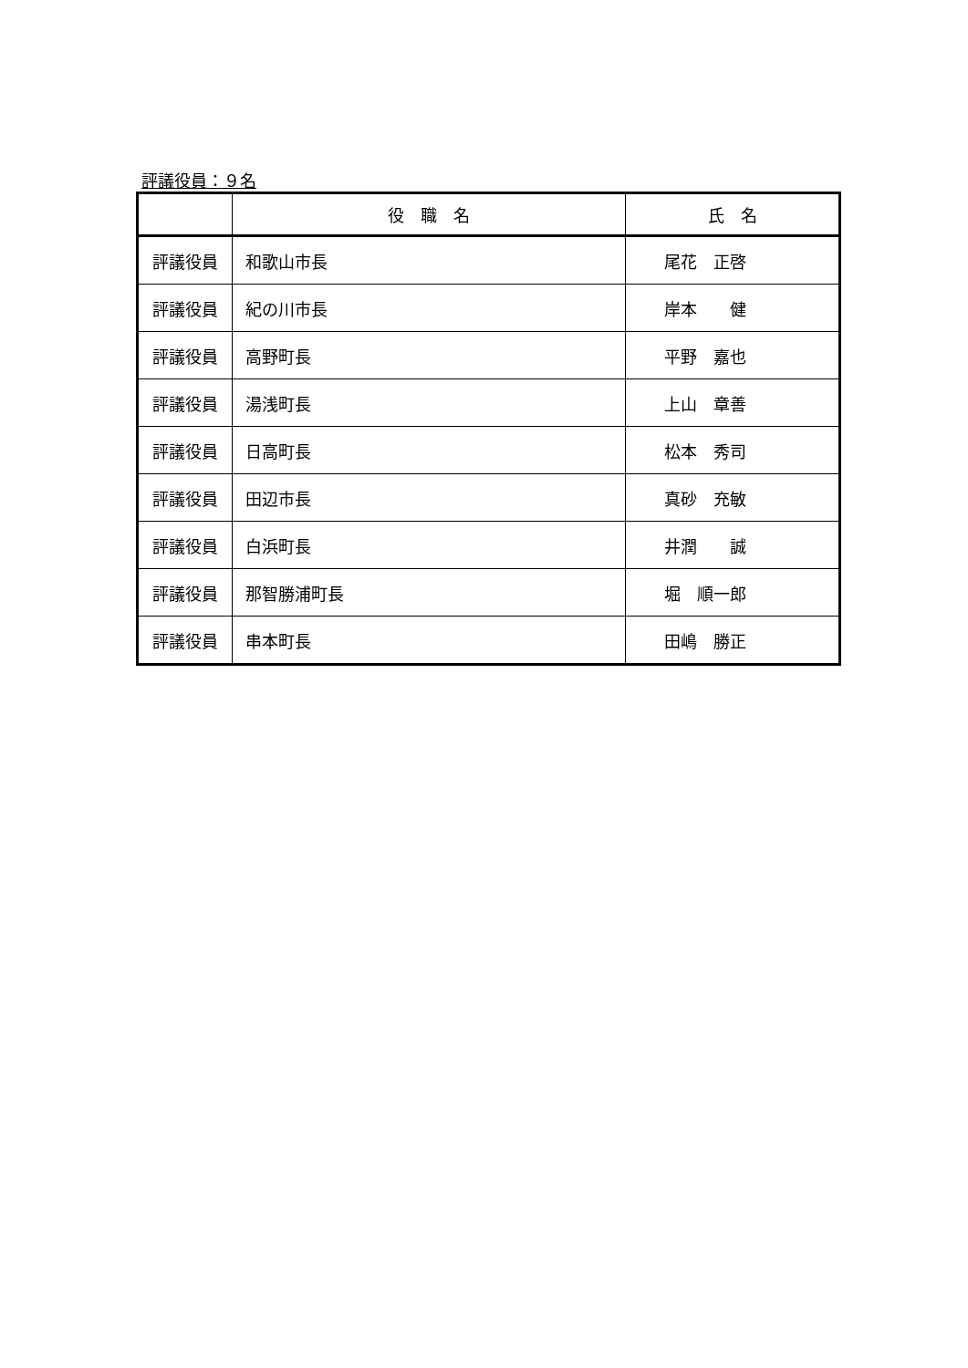評議役員：９名
| | 役 職 名 | 氏 名 |
| --- | --- | --- |
| 評議役員 | 和歌山市長 | 尾花 正啓 |
| 評議役員 | 紀の川市長 | 岸本 健 |
| 評議役員 | 高野町長 | 平野 嘉也 |
| 評議役員 | 湯浅町長 | 上山 章善 |
| 評議役員 | 日高町長 | 松本 秀司 |
| 評議役員 | 田辺市長 | 真砂 充敏 |
| 評議役員 | 白浜町長 | 井潤 誠 |
| 評議役員 | 那智勝浦町長 | 堀 順一郎 |
| 評議役員 | 串本町長 | 田嶋 勝正 |